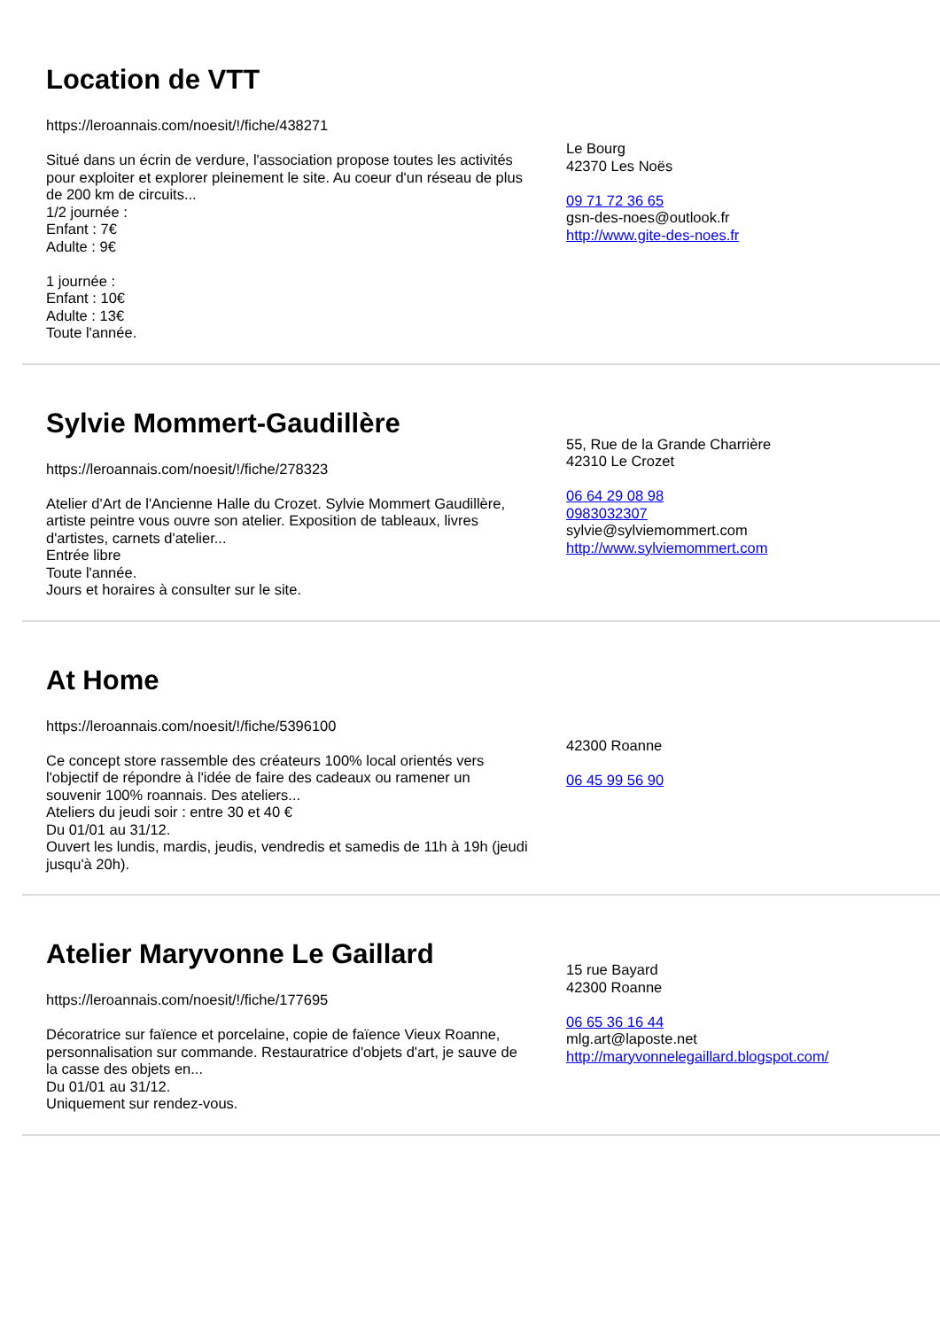Location de VTT
https://leroannais.com/noesit/!/fiche/438271
Situé dans un écrin de verdure, l'association propose toutes les activités pour exploiter et explorer pleinement le site. Au coeur d'un réseau de plus de 200 km de circuits...
1/2 journée :
Enfant : 7€
Adulte : 9€
1 journée :
Enfant : 10€
Adulte : 13€
Toute l'année.
Le Bourg
42370 Les Noës
09 71 72 36 65
gsn-des-noes@outlook.fr
http://www.gite-des-noes.fr
Sylvie Mommert-Gaudillère
https://leroannais.com/noesit/!/fiche/278323
Atelier d'Art de l'Ancienne Halle du Crozet. Sylvie Mommert Gaudillère, artiste peintre vous ouvre son atelier. Exposition de tableaux, livres d'artistes, carnets d'atelier...
Entrée libre
Toute l'année.
Jours et horaires à consulter sur le site.
55, Rue de la Grande Charrière
42310 Le Crozet
06 64 29 08 98
0983032307
sylvie@sylviemommert.com
http://www.sylviemommert.com
At Home
https://leroannais.com/noesit/!/fiche/5396100
Ce concept store rassemble des créateurs 100% local orientés vers l'objectif de répondre à l'idée de faire des cadeaux ou ramener un souvenir 100% roannais. Des ateliers...
Ateliers du jeudi soir : entre 30 et 40 €
Du 01/01 au 31/12.
Ouvert les lundis, mardis, jeudis, vendredis et samedis de 11h à 19h (jeudi jusqu'à 20h).
42300 Roanne
06 45 99 56 90
Atelier Maryvonne Le Gaillard
https://leroannais.com/noesit/!/fiche/177695
Décoratrice sur faïence et porcelaine, copie de faïence Vieux Roanne, personnalisation sur commande. Restauratrice d'objets d'art, je sauve de la casse des objets en...
Du 01/01 au 31/12.
Uniquement sur rendez-vous.
15 rue Bayard
42300 Roanne
06 65 36 16 44
mlg.art@laposte.net
http://maryvonnelegaillard.blogspot.com/